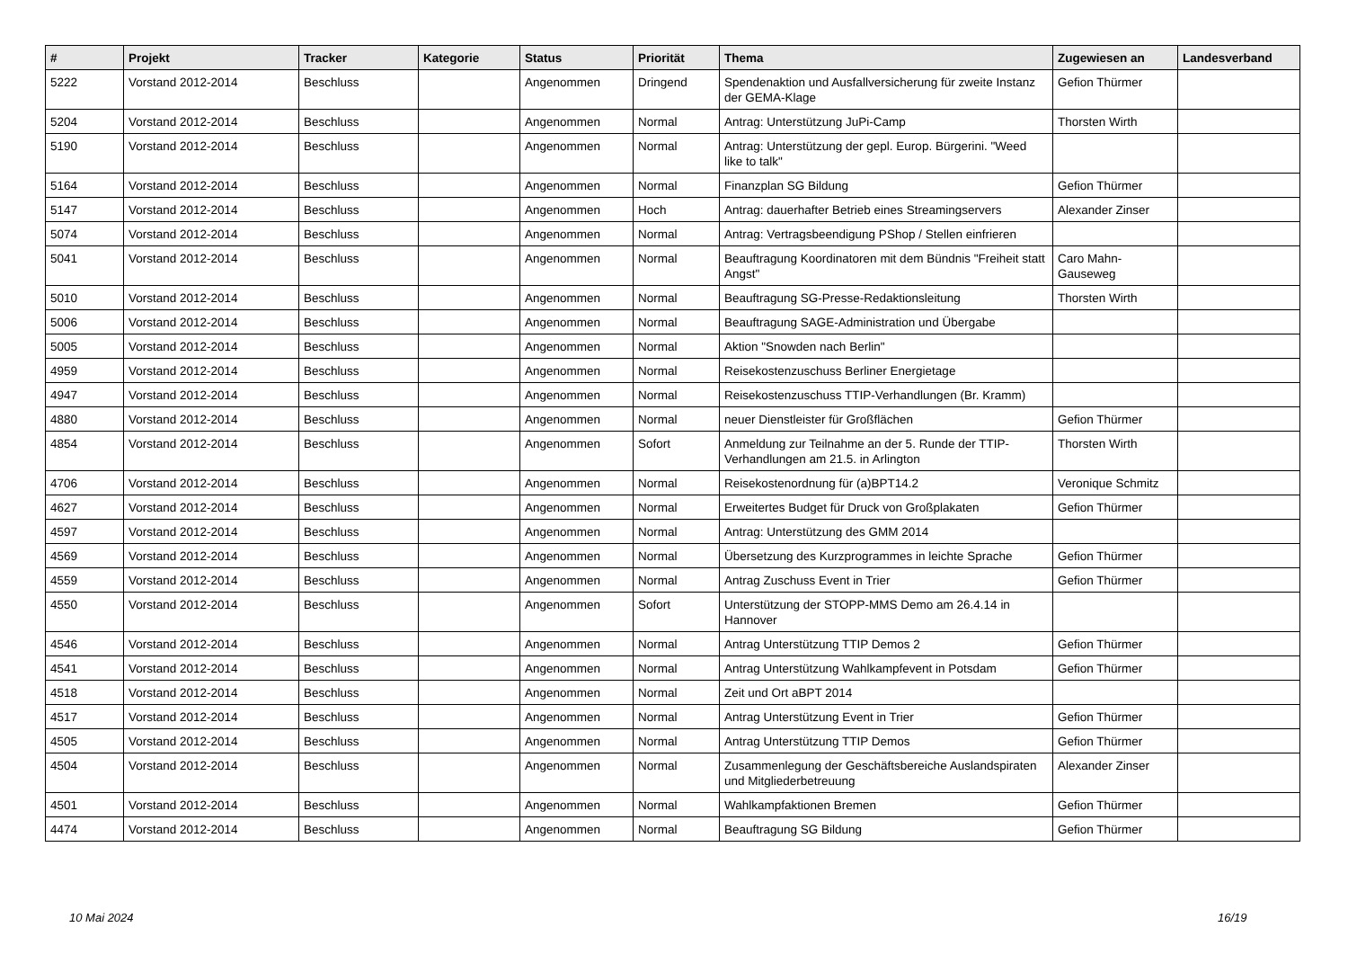| # | Projekt | Tracker | Kategorie | Status | Priorität | Thema | Zugewiesen an | Landesverband |
| --- | --- | --- | --- | --- | --- | --- | --- | --- |
| 5222 | Vorstand 2012-2014 | Beschluss | | Angenommen | Dringend | Spendenaktion und Ausfallversicherung für zweite Instanz der GEMA-Klage | Gefion Thürmer | |
| 5204 | Vorstand 2012-2014 | Beschluss | | Angenommen | Normal | Antrag: Unterstützung JuPi-Camp | Thorsten Wirth | |
| 5190 | Vorstand 2012-2014 | Beschluss | | Angenommen | Normal | Antrag: Unterstützung der gepl. Europ. Bürgerini. "Weed like to talk" | | |
| 5164 | Vorstand 2012-2014 | Beschluss | | Angenommen | Normal | Finanzplan SG Bildung | Gefion Thürmer | |
| 5147 | Vorstand 2012-2014 | Beschluss | | Angenommen | Hoch | Antrag: dauerhafter Betrieb eines Streamingservers | Alexander Zinser | |
| 5074 | Vorstand 2012-2014 | Beschluss | | Angenommen | Normal | Antrag: Vertragsbeendigung PShop / Stellen einfrieren | | |
| 5041 | Vorstand 2012-2014 | Beschluss | | Angenommen | Normal | Beauftragung Koordinatoren mit dem Bündnis "Freiheit statt Angst" | Caro Mahn-Gauseweg | |
| 5010 | Vorstand 2012-2014 | Beschluss | | Angenommen | Normal | Beauftragung SG-Presse-Redaktionsleitung | Thorsten Wirth | |
| 5006 | Vorstand 2012-2014 | Beschluss | | Angenommen | Normal | Beauftragung SAGE-Administration und Übergabe | | |
| 5005 | Vorstand 2012-2014 | Beschluss | | Angenommen | Normal | Aktion "Snowden nach Berlin" | | |
| 4959 | Vorstand 2012-2014 | Beschluss | | Angenommen | Normal | Reisekostenzuschuss Berliner Energietage | | |
| 4947 | Vorstand 2012-2014 | Beschluss | | Angenommen | Normal | Reisekostenzuschuss TTIP-Verhandlungen (Br. Kramm) | | |
| 4880 | Vorstand 2012-2014 | Beschluss | | Angenommen | Normal | neuer Dienstleister für Großflächen | Gefion Thürmer | |
| 4854 | Vorstand 2012-2014 | Beschluss | | Angenommen | Sofort | Anmeldung zur Teilnahme an der 5. Runde der TTIP-Verhandlungen am 21.5. in Arlington | Thorsten Wirth | |
| 4706 | Vorstand 2012-2014 | Beschluss | | Angenommen | Normal | Reisekostenordnung für (a)BPT14.2 | Veronique Schmitz | |
| 4627 | Vorstand 2012-2014 | Beschluss | | Angenommen | Normal | Erweitertes Budget für Druck von Großplakaten | Gefion Thürmer | |
| 4597 | Vorstand 2012-2014 | Beschluss | | Angenommen | Normal | Antrag: Unterstützung des GMM 2014 | | |
| 4569 | Vorstand 2012-2014 | Beschluss | | Angenommen | Normal | Übersetzung des Kurzprogrammes in leichte Sprache | Gefion Thürmer | |
| 4559 | Vorstand 2012-2014 | Beschluss | | Angenommen | Normal | Antrag Zuschuss Event in Trier | Gefion Thürmer | |
| 4550 | Vorstand 2012-2014 | Beschluss | | Angenommen | Sofort | Unterstützung der STOPP-MMS Demo am 26.4.14 in Hannover | | |
| 4546 | Vorstand 2012-2014 | Beschluss | | Angenommen | Normal | Antrag Unterstützung TTIP Demos 2 | Gefion Thürmer | |
| 4541 | Vorstand 2012-2014 | Beschluss | | Angenommen | Normal | Antrag Unterstützung Wahlkampfevent in Potsdam | Gefion Thürmer | |
| 4518 | Vorstand 2012-2014 | Beschluss | | Angenommen | Normal | Zeit und Ort aBPT 2014 | | |
| 4517 | Vorstand 2012-2014 | Beschluss | | Angenommen | Normal | Antrag Unterstützung Event in Trier | Gefion Thürmer | |
| 4505 | Vorstand 2012-2014 | Beschluss | | Angenommen | Normal | Antrag Unterstützung TTIP Demos | Gefion Thürmer | |
| 4504 | Vorstand 2012-2014 | Beschluss | | Angenommen | Normal | Zusammenlegung der Geschäftsbereiche Auslandspiraten und Mitgliederbetreuung | Alexander Zinser | |
| 4501 | Vorstand 2012-2014 | Beschluss | | Angenommen | Normal | Wahlkampfaktionen Bremen | Gefion Thürmer | |
| 4474 | Vorstand 2012-2014 | Beschluss | | Angenommen | Normal | Beauftragung SG Bildung | Gefion Thürmer | |
10 Mai 2024 16/19